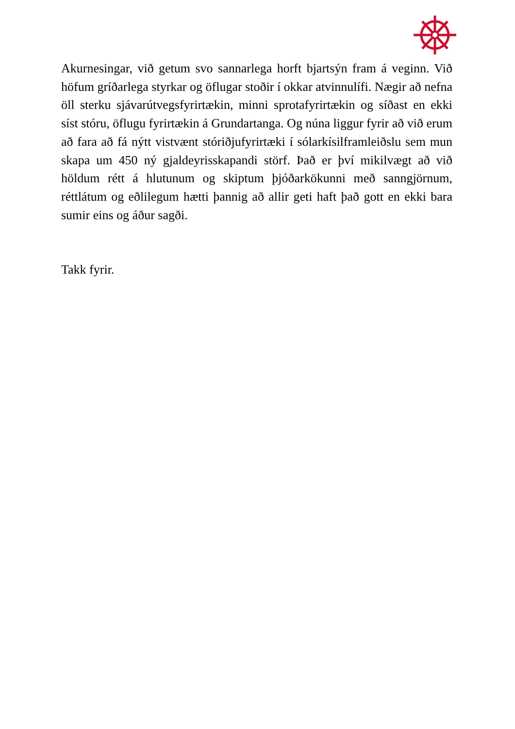Akurnesingar, við getum svo sannarlega horft bjartsýn fram á veginn. Við höfum gríðarlega styrkar og öflugar stoðir í okkar atvinnulífi. Nægir að nefna öll sterku sjávarútvegsfyrirtækin, minni sprotafyrirtækin og síðast en ekki síst stóru, öflugu fyrirtækin á Grundartanga. Og núna liggur fyrir að við erum að fara að fá nýtt vistvænt stóriðjufyrirtæki í sólarkísilframleiðslu sem mun skapa um 450 ný gjaldeyrisskapandi störf. Það er því mikilvægt að við höldum rétt á hlutunum og skiptum þjóðarkökunni með sanngjörnum, réttlátum og eðlilegum hætti þannig að allir geti haft það gott en ekki bara sumir eins og áður sagði.
Takk fyrir.